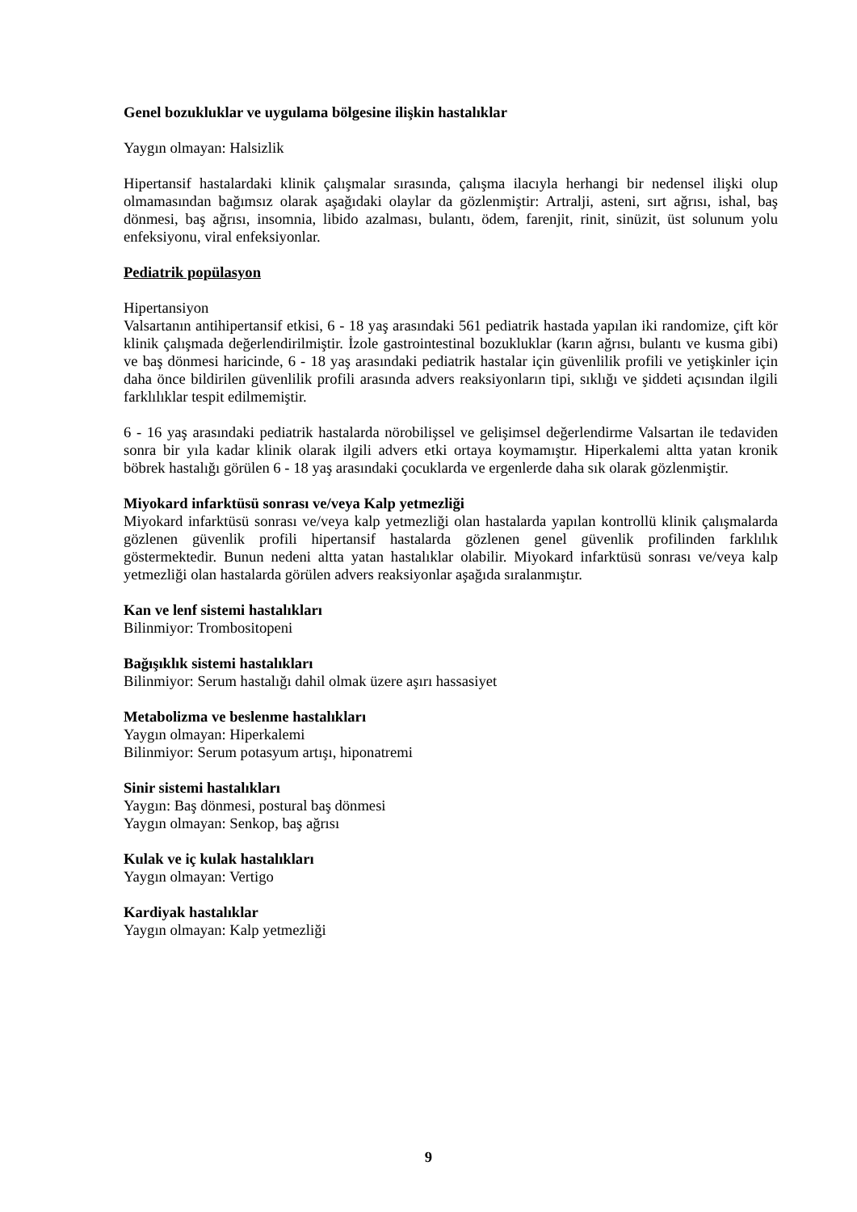Genel bozukluklar ve uygulama bölgesine ilişkin hastalıklar
Yaygın olmayan: Halsizlik
Hipertansif hastalardaki klinik çalışmalar sırasında, çalışma ilacıyla herhangi bir nedensel ilişki olup olmamasından bağımsız olarak aşağıdaki olaylar da gözlenmiştir: Artralji, asteni, sırt ağrısı, ishal, baş dönmesi, baş ağrısı, insomnia, libido azalması, bulantı, ödem, farenjit, rinit, sinüzit, üst solunum yolu enfeksiyonu, viral enfeksiyonlar.
Pediatrik popülasyon
Hipertansiyon
Valsartanın antihipertansif etkisi, 6 - 18 yaş arasındaki 561 pediatrik hastada yapılan iki randomize, çift kör klinik çalışmada değerlendirilmiştir. İzole gastrointestinal bozukluklar (karın ağrısı, bulantı ve kusma gibi) ve baş dönmesi haricinde, 6 - 18 yaş arasındaki pediatrik hastalar için güvenlilik profili ve yetişkinler için daha önce bildirilen güvenlilik profili arasında advers reaksiyonların tipi, sıklığı ve şiddeti açısından ilgili farklılıklar tespit edilmemiştir.
6 - 16 yaş arasındaki pediatrik hastalarda nörobilişsel ve gelişimsel değerlendirme Valsartan ile tedaviden sonra bir yıla kadar klinik olarak ilgili advers etki ortaya koymamıştır. Hiperkalemi altta yatan kronik böbrek hastalığı görülen 6 - 18 yaş arasındaki çocuklarda ve ergenlerde daha sık olarak gözlenmiştir.
Miyokard infarktüsü sonrası ve/veya Kalp yetmezliği
Miyokard infarktüsü sonrası ve/veya kalp yetmezliği olan hastalarda yapılan kontrollü klinik çalışmalarda gözlenen güvenlik profili hipertansif hastalarda gözlenen genel güvenlik profilinden farklılık göstermektedir. Bunun nedeni altta yatan hastalıklar olabilir. Miyokard infarktüsü sonrası ve/veya kalp yetmezliği olan hastalarda görülen advers reaksiyonlar aşağıda sıralanmıştır.
Kan ve lenf sistemi hastalıkları
Bilinmiyor: Trombositopeni
Bağışıklık sistemi hastalıkları
Bilinmiyor: Serum hastalığı dahil olmak üzere aşırı hassasiyet
Metabolizma ve beslenme hastalıkları
Yaygın olmayan: Hiperkalemi
Bilinmiyor: Serum potasyum artışı, hiponatremi
Sinir sistemi hastalıkları
Yaygın: Baş dönmesi, postural baş dönmesi
Yaygın olmayan: Senkop, baş ağrısı
Kulak ve iç kulak hastalıkları
Yaygın olmayan: Vertigo
Kardiyak hastalıklar
Yaygın olmayan: Kalp yetmezliği
9